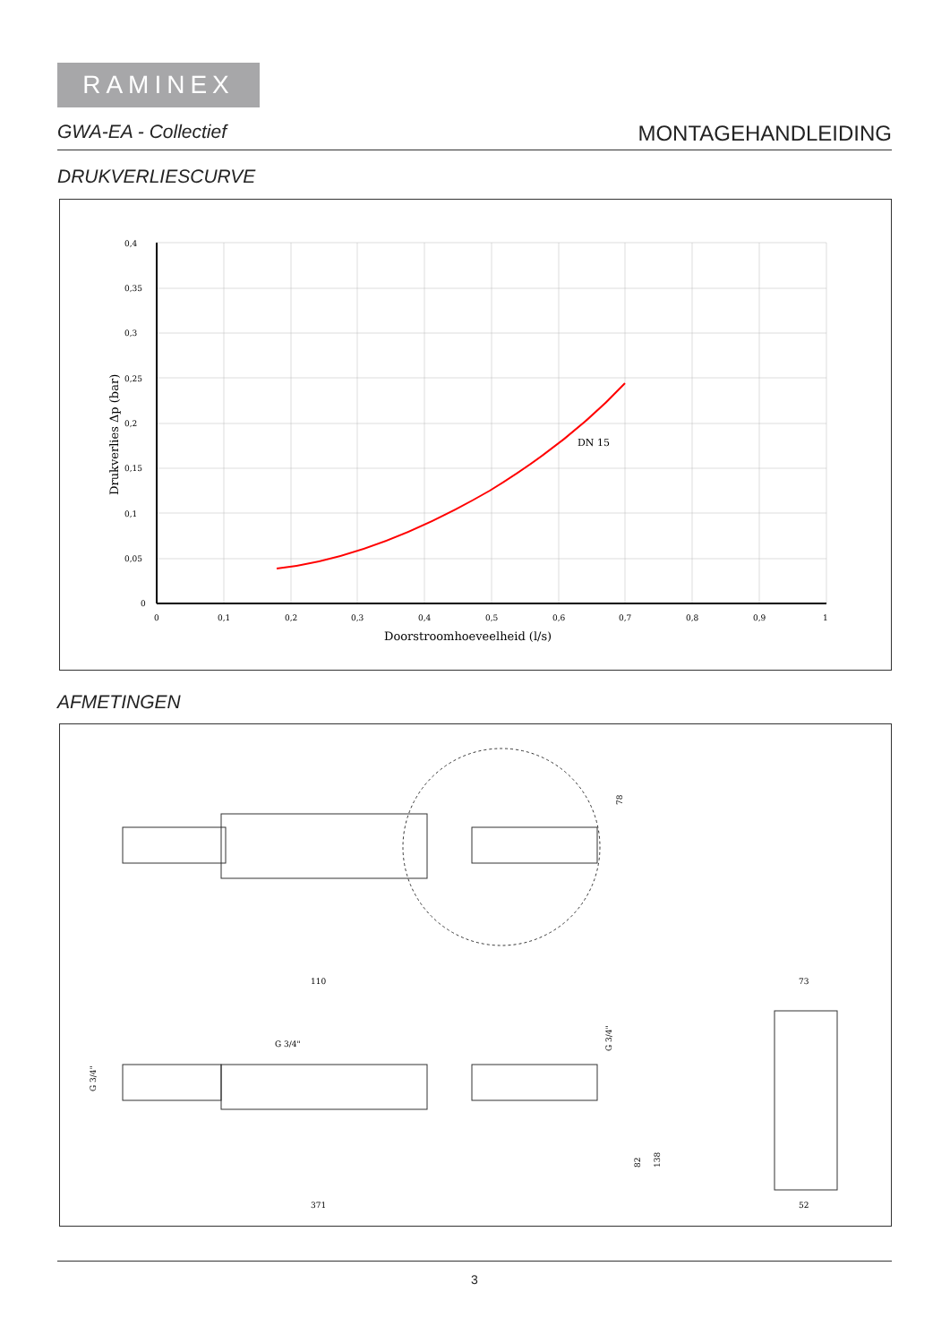RAMINEX
GWA-EA - Collectief MONTAGEHANDLEIDING
DRUKVERLIESCURVE
0,4
0,35
0,3
0,25
0,2
0,15
0,1
0,05
0
0
0,1
0,2
0,3
0,4
0,5
0,6
0,7
0,8
0,9
1
DN 15
Doorstroomhoeveelheid (l/s)
Drukverlies Δp (bar)
AFMETINGEN
110
G 3/4"
G 3/4"
G 3/4"
78
82
138
371
73
52
3